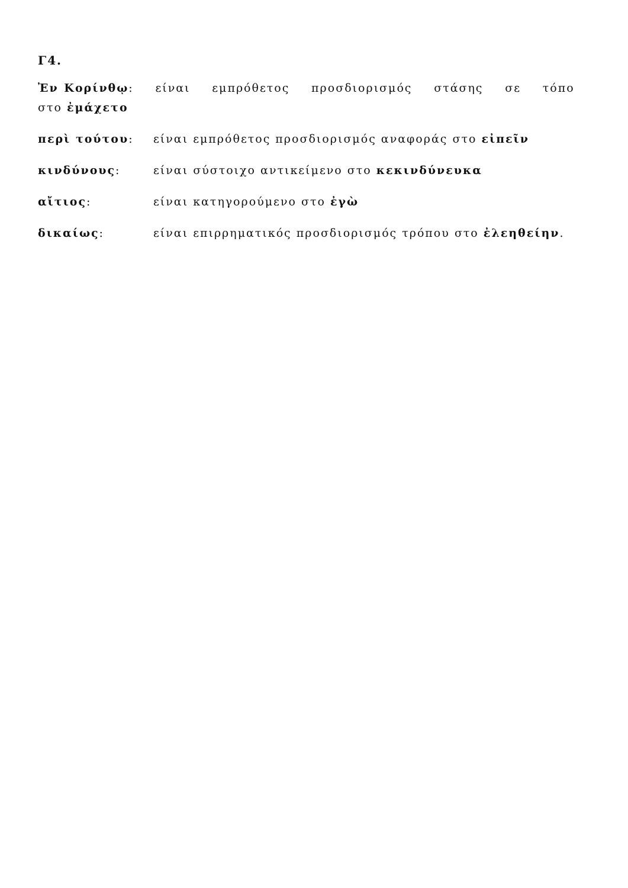Γ4.
Ἐν Κορίνθῳ: είναι εμπρόθετος προσδιορισμός στάσης σε τόπο στο ἐμάχετο
περὶ τούτου: είναι εμπρόθετος προσδιορισμός αναφοράς στο εἰπεῖν
κινδύνους: είναι σύστοιχο αντικείμενο στο κεκινδύνευκα
αἴτιος: είναι κατηγορούμενο στο ἐγὼ
δικαίως: είναι επιρρηματικός προσδιορισμός τρόπου στο ἐλεηθείην.